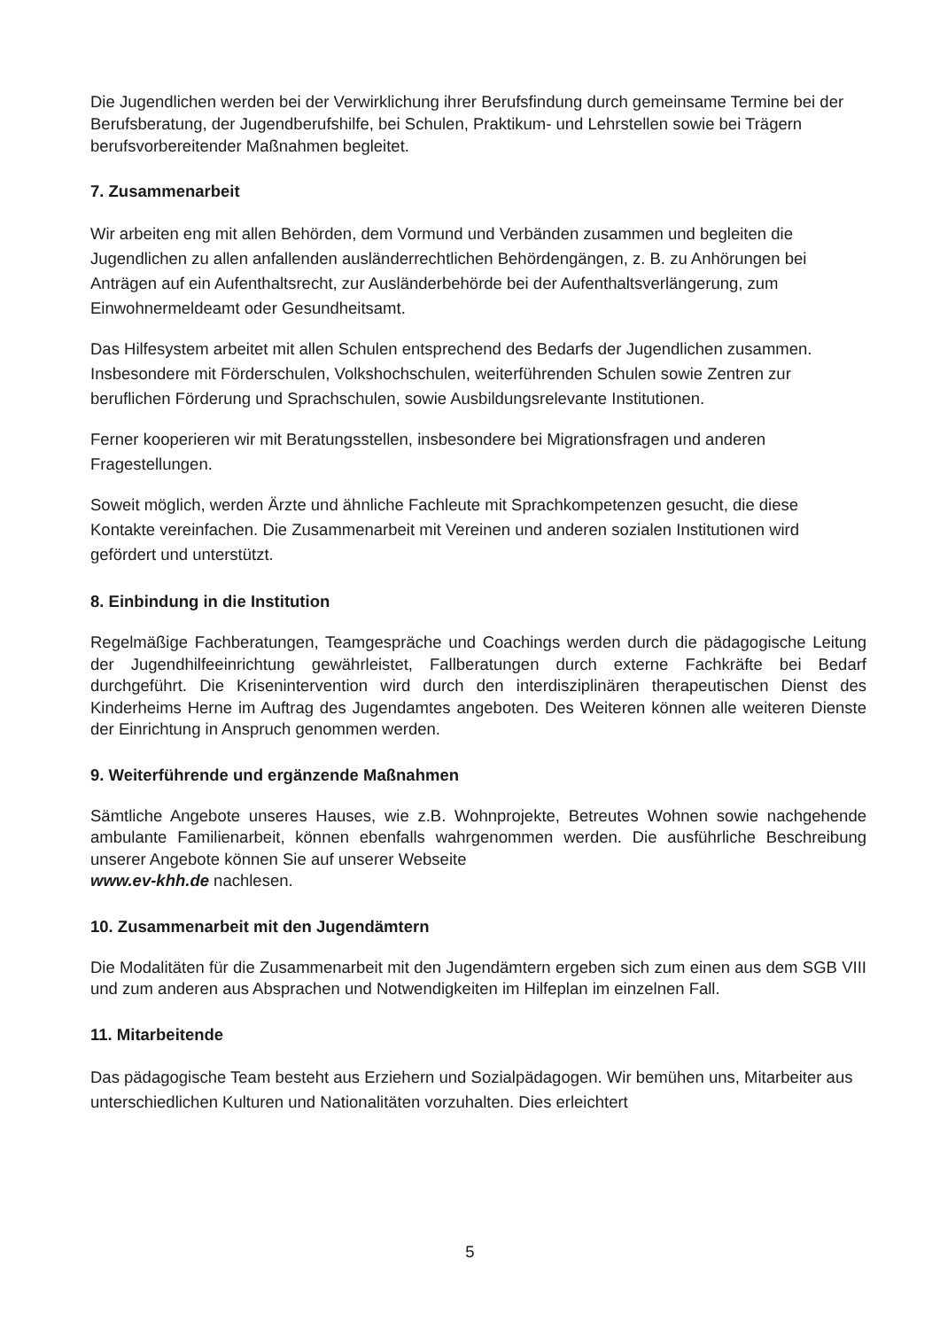Die Jugendlichen werden bei der Verwirklichung ihrer Berufsfindung durch gemeinsame Termine bei der Berufsberatung, der Jugendberufshilfe, bei Schulen, Praktikum- und Lehrstellen sowie bei Trägern berufsvorbereitender Maßnahmen begleitet.
7. Zusammenarbeit
Wir arbeiten eng mit allen Behörden, dem Vormund und Verbänden zusammen und begleiten die Jugendlichen zu allen anfallenden ausländerrechtlichen Behördengängen, z. B. zu Anhörungen bei Anträgen auf ein Aufenthaltsrecht, zur Ausländerbehörde bei der Aufenthaltsverlängerung, zum Einwohnermeldeamt oder Gesundheitsamt.
Das Hilfesystem arbeitet mit allen Schulen entsprechend des Bedarfs der Jugendlichen zusammen. Insbesondere mit Förderschulen, Volkshochschulen, weiterführenden Schulen sowie Zentren zur beruflichen Förderung und Sprachschulen, sowie Ausbildungsrelevante Institutionen.
Ferner kooperieren wir mit Beratungsstellen, insbesondere bei Migrationsfragen und anderen Fragestellungen.
Soweit möglich, werden Ärzte und ähnliche Fachleute mit Sprachkompetenzen gesucht, die diese Kontakte vereinfachen. Die Zusammenarbeit mit Vereinen und anderen sozialen Institutionen wird gefördert und unterstützt.
8. Einbindung in die Institution
Regelmäßige Fachberatungen, Teamgespräche und Coachings werden durch die pädagogische Leitung der Jugendhilfeeinrichtung gewährleistet, Fallberatungen durch externe Fachkräfte bei Bedarf durchgeführt. Die Krisenintervention wird durch den interdisziplinären therapeutischen Dienst des Kinderheims Herne im Auftrag des Jugendamtes angeboten. Des Weiteren können alle weiteren Dienste der Einrichtung in Anspruch genommen werden.
9. Weiterführende und ergänzende Maßnahmen
Sämtliche Angebote unseres Hauses, wie z.B. Wohnprojekte, Betreutes Wohnen sowie nachgehende ambulante Familienarbeit, können ebenfalls wahrgenommen werden. Die ausführliche Beschreibung unserer Angebote können Sie auf unserer Webseite
www.ev-khh.de nachlesen.
10. Zusammenarbeit mit den Jugendämtern
Die Modalitäten für die Zusammenarbeit mit den Jugendämtern ergeben sich zum einen aus dem SGB VIII und zum anderen aus Absprachen und Notwendigkeiten im Hilfeplan im einzelnen Fall.
11. Mitarbeitende
Das pädagogische Team besteht aus Erziehern und Sozialpädagogen. Wir bemühen uns, Mitarbeiter aus unterschiedlichen Kulturen und Nationalitäten vorzuhalten. Dies erleichtert
5